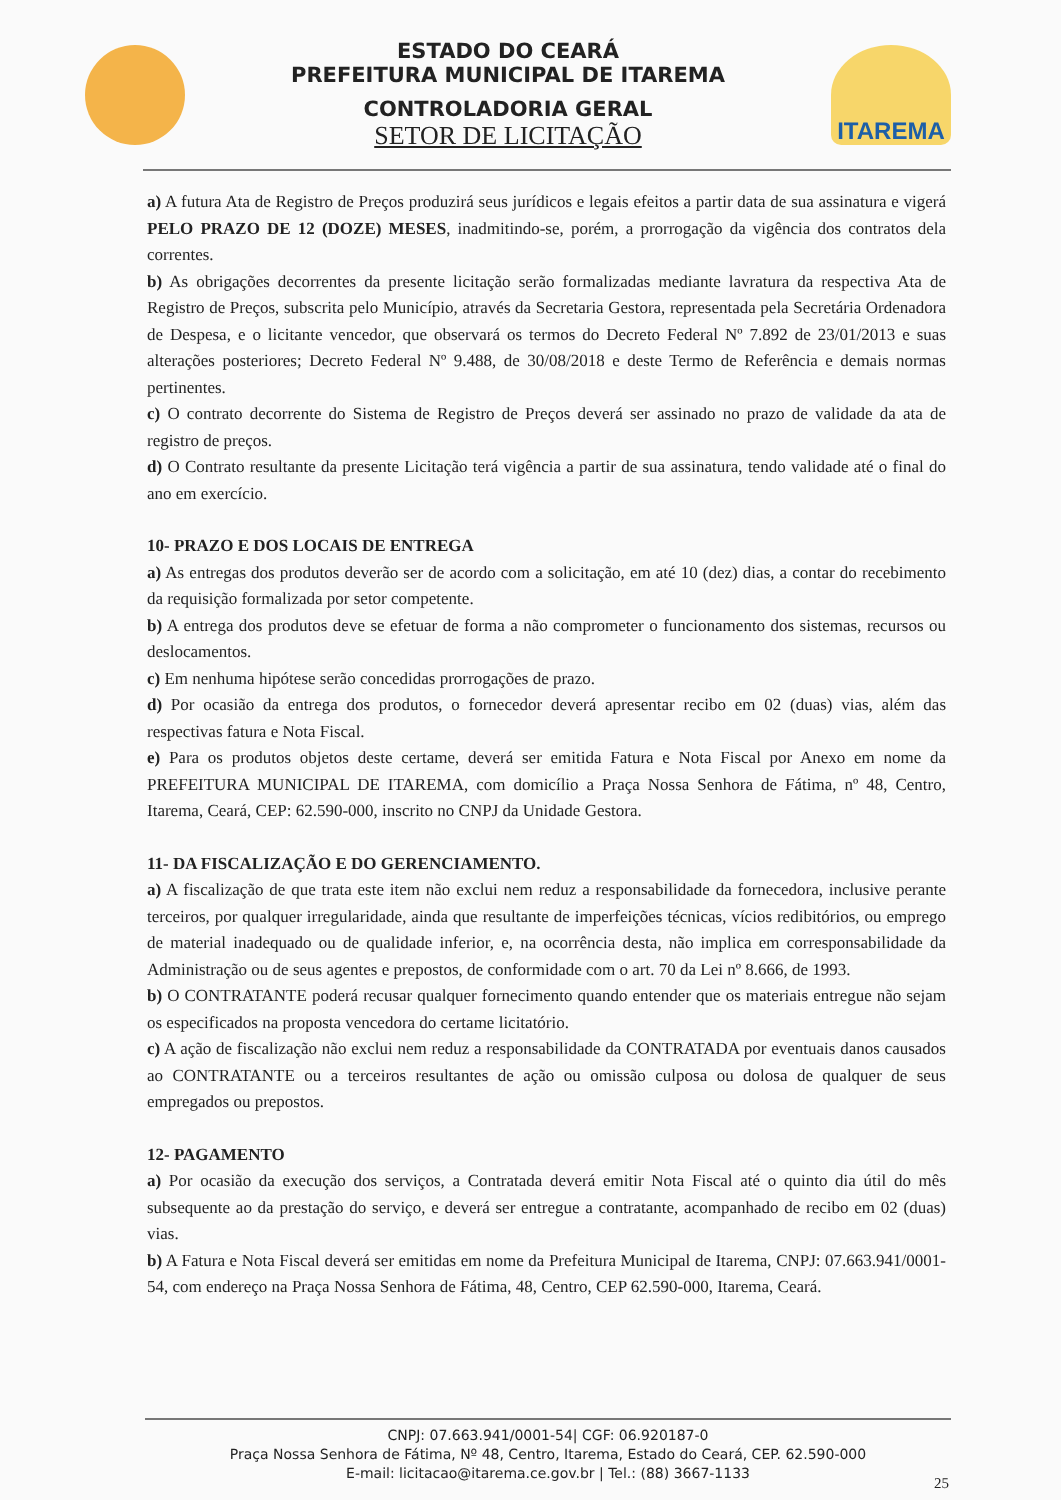ESTADO DO CEARÁ
PREFEITURA MUNICIPAL DE ITAREMA
CONTROLADORIA GERAL
SETOR DE LICITAÇÃO
ITAREMA
a) A futura Ata de Registro de Preços produzirá seus jurídicos e legais efeitos a partir data de sua assinatura e vigerá PELO PRAZO DE 12 (DOZE) MESES, inadmitindo-se, porém, a prorrogação da vigência dos contratos dela correntes.
b) As obrigações decorrentes da presente licitação serão formalizadas mediante lavratura da respectiva Ata de Registro de Preços, subscrita pelo Município, através da Secretaria Gestora, representada pela Secretária Ordenadora de Despesa, e o licitante vencedor, que observará os termos do Decreto Federal Nº 7.892 de 23/01/2013 e suas alterações posteriores; Decreto Federal Nº 9.488, de 30/08/2018 e deste Termo de Referência e demais normas pertinentes.
c) O contrato decorrente do Sistema de Registro de Preços deverá ser assinado no prazo de validade da ata de registro de preços.
d) O Contrato resultante da presente Licitação terá vigência a partir de sua assinatura, tendo validade até o final do ano em exercício.
10- PRAZO E DOS LOCAIS DE ENTREGA
a) As entregas dos produtos deverão ser de acordo com a solicitação, em até 10 (dez) dias, a contar do recebimento da requisição formalizada por setor competente.
b) A entrega dos produtos deve se efetuar de forma a não comprometer o funcionamento dos sistemas, recursos ou deslocamentos.
c) Em nenhuma hipótese serão concedidas prorrogações de prazo.
d) Por ocasião da entrega dos produtos, o fornecedor deverá apresentar recibo em 02 (duas) vias, além das respectivas fatura e Nota Fiscal.
e) Para os produtos objetos deste certame, deverá ser emitida Fatura e Nota Fiscal por Anexo em nome da PREFEITURA MUNICIPAL DE ITAREMA, com domicílio a Praça Nossa Senhora de Fátima, nº 48, Centro, Itarema, Ceará, CEP: 62.590-000, inscrito no CNPJ da Unidade Gestora.
11- DA FISCALIZAÇÃO E DO GERENCIAMENTO.
a) A fiscalização de que trata este item não exclui nem reduz a responsabilidade da fornecedora, inclusive perante terceiros, por qualquer irregularidade, ainda que resultante de imperfeições técnicas, vícios redibitórios, ou emprego de material inadequado ou de qualidade inferior, e, na ocorrência desta, não implica em corresponsabilidade da Administração ou de seus agentes e prepostos, de conformidade com o art. 70 da Lei nº 8.666, de 1993.
b) O CONTRATANTE poderá recusar qualquer fornecimento quando entender que os materiais entregue não sejam os especificados na proposta vencedora do certame licitatório.
c) A ação de fiscalização não exclui nem reduz a responsabilidade da CONTRATADA por eventuais danos causados ao CONTRATANTE ou a terceiros resultantes de ação ou omissão culposa ou dolosa de qualquer de seus empregados ou prepostos.
12- PAGAMENTO
a) Por ocasião da execução dos serviços, a Contratada deverá emitir Nota Fiscal até o quinto dia útil do mês subsequente ao da prestação do serviço, e deverá ser entregue a contratante, acompanhado de recibo em 02 (duas) vias.
b) A Fatura e Nota Fiscal deverá ser emitidas em nome da Prefeitura Municipal de Itarema, CNPJ: 07.663.941/0001-54, com endereço na Praça Nossa Senhora de Fátima, 48, Centro, CEP 62.590-000, Itarema, Ceará.
CNPJ: 07.663.941/0001-54| CGF: 06.920187-0
Praça Nossa Senhora de Fátima, Nº 48, Centro, Itarema, Estado do Ceará, CEP. 62.590-000
E-mail: licitacao@itarema.ce.gov.br | Tel.: (88) 3667-1133
25